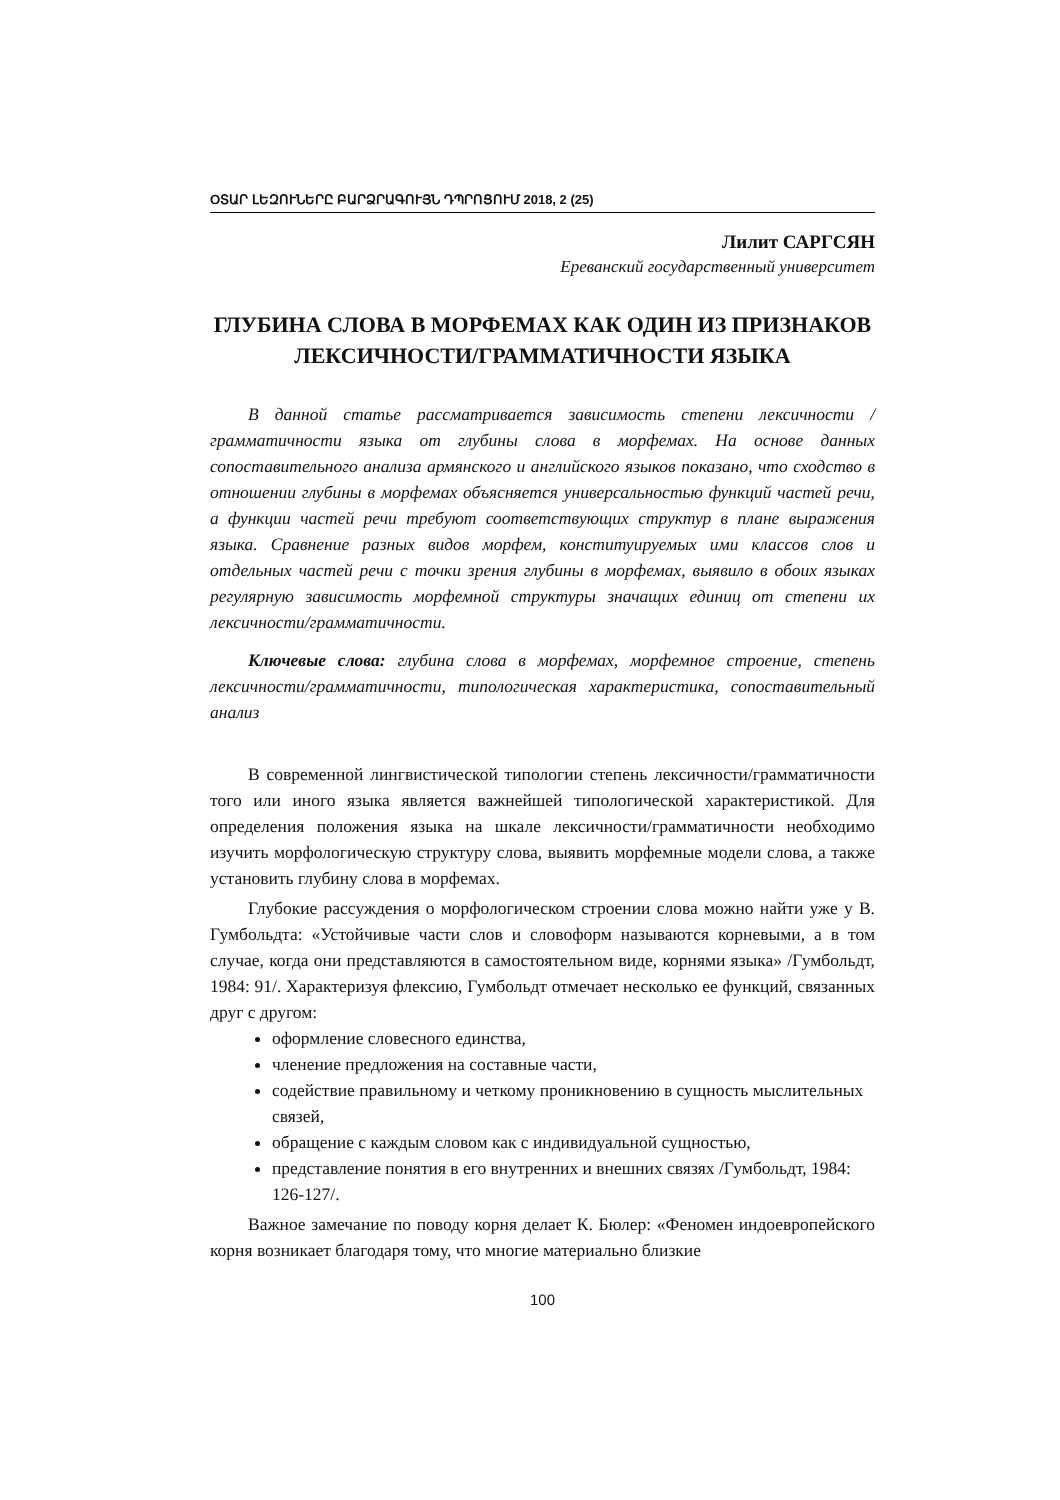ՕՏԱՐ ԼԵԶՈՒՆԵՐԸ ԲԱՐՁՐԱԳՈՒՅՆ ԴՊՐՈՑՈՒՄ 2018, 2 (25)
Лилит САРГСЯН
Ереванский государственный университет
ГЛУБИНА СЛОВА В МОРФЕМАХ КАК ОДИН ИЗ ПРИЗНАКОВ ЛЕКСИЧНОСТИ/ГРАММАТИЧНОСТИ ЯЗЫКА
В данной статье рассматривается зависимость степени лексичности / грамматичности языка от глубины слова в морфемах. На основе данных сопоставительного анализа армянского и английского языков показано, что сходство в отношении глубины в морфемах объясняется универсальностью функций частей речи, а функции частей речи требуют соответствующих структур в плане выражения языка. Сравнение разных видов морфем, конституируемых ими классов слов и отдельных частей речи с точки зрения глубины в морфемах, выявило в обоих языках регулярную зависимость морфемной структуры значащих единиц от степени их лексичности/грамматичности.
Ключевые слова: глубина слова в морфемах, морфемное строение, степень лексичности/грамматичности, типологическая характеристика, сопоставительный анализ
В современной лингвистической типологии степень лексичности/грамматичности того или иного языка является важнейшей типологической характеристикой. Для определения положения языка на шкале лексичности/грамматичности необходимо изучить морфологическую структуру слова, выявить морфемные модели слова, а также установить глубину слова в морфемах.
Глубокие рассуждения о морфологическом строении слова можно найти уже у В. Гумбольдта: «Устойчивые части слов и словоформ называются корневыми, а в том случае, когда они представляются в самостоятельном виде, корнями языка» /Гумбольдт, 1984: 91/. Характеризуя флексию, Гумбольдт отмечает несколько ее функций, связанных друг с другом:
оформление словесного единства,
членение предложения на составные части,
содействие правильному и четкому проникновению в сущность мыслительных связей,
обращение с каждым словом как с индивидуальной сущностью,
представление понятия в его внутренних и внешних связях /Гумбольдт, 1984: 126-127/.
Важное замечание по поводу корня делает К. Бюлер: «Феномен индоевропейского корня возникает благодаря тому, что многие материально близкие
100